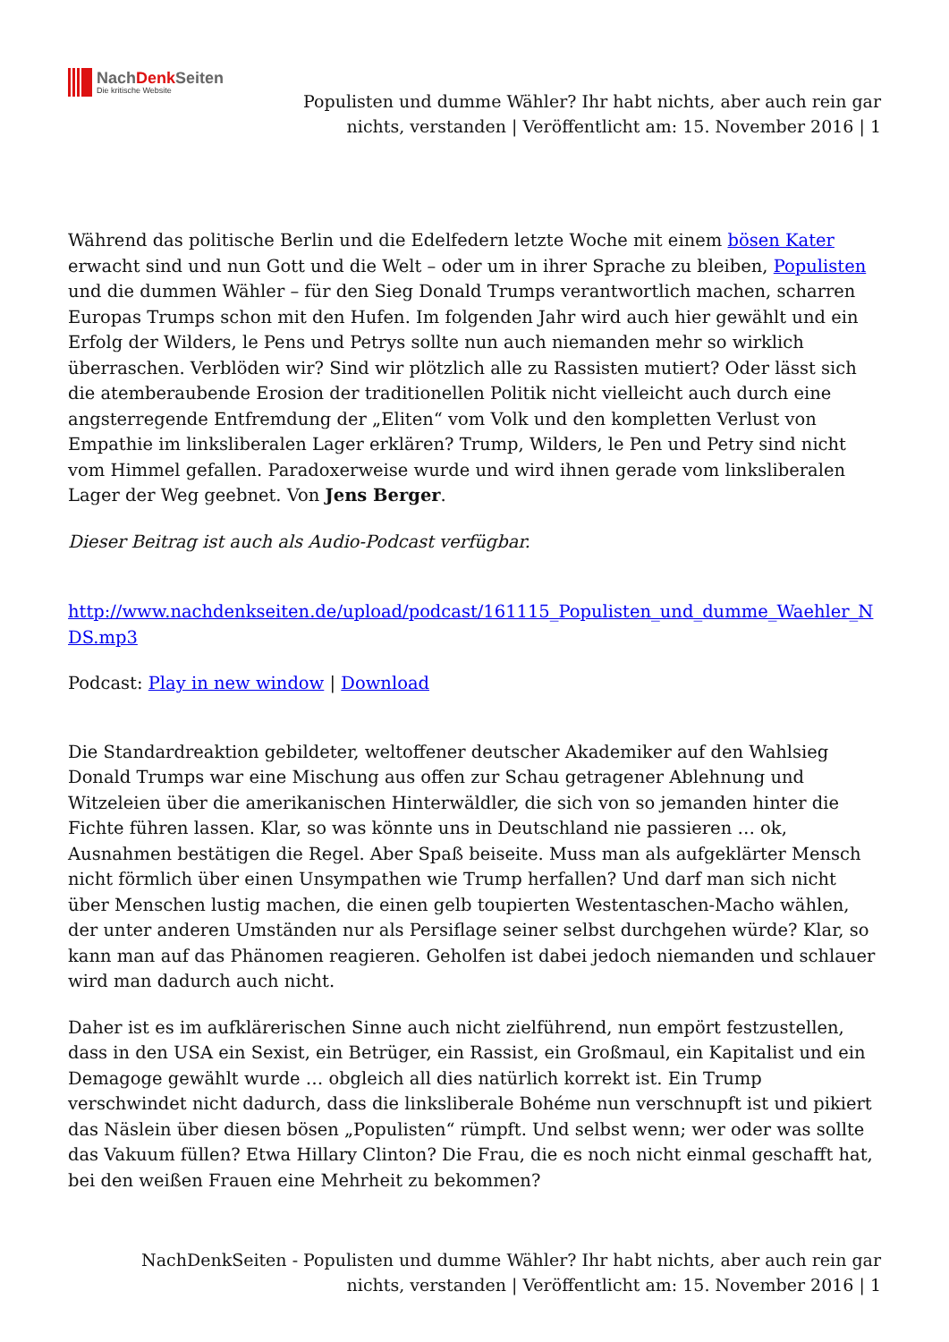NachDenk Seiten
Die kritische Website
Populisten und dumme Wähler? Ihr habt nichts, aber auch rein gar nichts, verstanden | Veröffentlicht am: 15. November 2016 | 1
Während das politische Berlin und die Edelfedern letzte Woche mit einem bösen Kater erwacht sind und nun Gott und die Welt – oder um in ihrer Sprache zu bleiben, Populisten und die dummen Wähler – für den Sieg Donald Trumps verantwortlich machen, scharren Europas Trumps schon mit den Hufen. Im folgenden Jahr wird auch hier gewählt und ein Erfolg der Wilders, le Pens und Petrys sollte nun auch niemanden mehr so wirklich überraschen. Verblöden wir? Sind wir plötzlich alle zu Rassisten mutiert? Oder lässt sich die atemberaubende Erosion der traditionellen Politik nicht vielleicht auch durch eine angsterregende Entfremdung der „Eliten“ vom Volk und den kompletten Verlust von Empathie im linksliberalen Lager erklären? Trump, Wilders, le Pen und Petry sind nicht vom Himmel gefallen. Paradoxerweise wurde und wird ihnen gerade vom linksliberalen Lager der Weg geebnet. Von Jens Berger.
Dieser Beitrag ist auch als Audio-Podcast verfügbar.
http://www.nachdenkseiten.de/upload/podcast/161115_Populisten_und_dumme_Waehler_NDS.mp3
Podcast: Play in new window | Download
Die Standardreaktion gebildeter, weltoffener deutscher Akademiker auf den Wahlsieg Donald Trumps war eine Mischung aus offen zur Schau getragener Ablehnung und Witzeleien über die amerikanischen Hinterwäldler, die sich von so jemanden hinter die Fichte führen lassen. Klar, so was könnte uns in Deutschland nie passieren … ok, Ausnahmen bestätigen die Regel. Aber Spaß beiseite. Muss man als aufgeklärter Mensch nicht förmlich über einen Unsympathen wie Trump herfallen? Und darf man sich nicht über Menschen lustig machen, die einen gelb toupierten Westentaschen-Macho wählen, der unter anderen Umständen nur als Persiflage seiner selbst durchgehen würde? Klar, so kann man auf das Phänomen reagieren. Geholfen ist dabei jedoch niemanden und schlauer wird man dadurch auch nicht.
Daher ist es im aufklärerischen Sinne auch nicht zielführend, nun empört festzustellen, dass in den USA ein Sexist, ein Betrüger, ein Rassist, ein Großmaul, ein Kapitalist und ein Demagoge gewählt wurde … obgleich all dies natürlich korrekt ist. Ein Trump verschwindet nicht dadurch, dass die linksliberale Bohéme nun verschnupft ist und pikiert das Näslein über diesen bösen „Populisten“ rümpft. Und selbst wenn; wer oder was sollte das Vakuum füllen? Etwa Hillary Clinton? Die Frau, die es noch nicht einmal geschafft hat, bei den weißen Frauen eine Mehrheit zu bekommen?
NachDenkSeiten - Populisten und dumme Wähler? Ihr habt nichts, aber auch rein gar nichts, verstanden | Veröffentlicht am: 15. November 2016 | 1